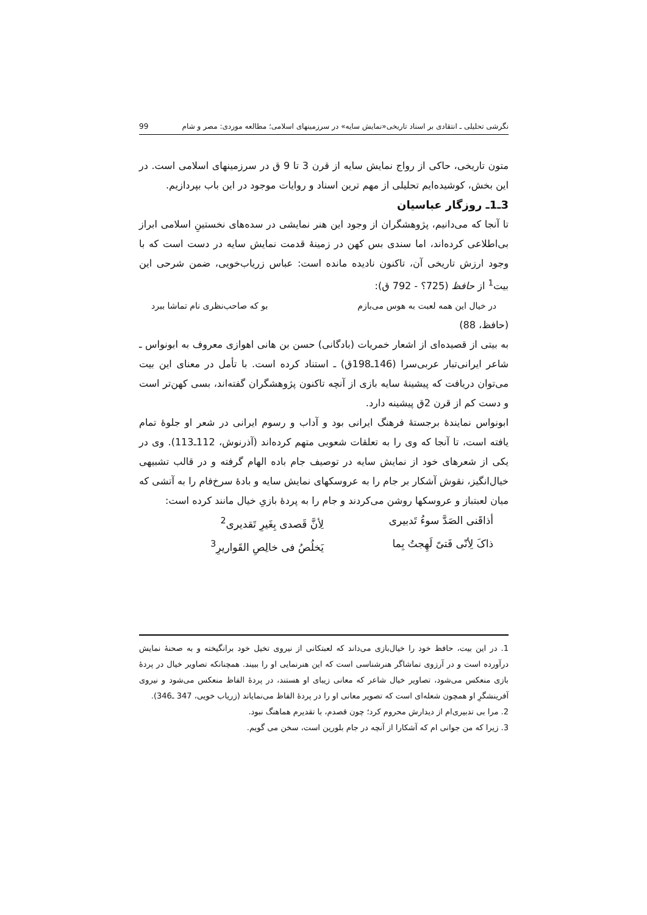نگرشی تحلیلی ـ انتقادی بر اسناد تاریخی«نمایش سایه» در سرزمینهای اسلامی؛ مطالعه موردی: مصر و شام 99
متون تاریخی، حاکی از رواج نمایش سایه از قرن 3 تا 9 ق در سرزمینهای اسلامی است. در این بخش، کوشیده‌ایم تحلیلی از مهم ترین اسناد و روایات موجود در این باب بپردازیم.
3ـ1ـ روزگار عباسیان
تا آنجا که می‌دانیم، پژوهشگران از وجود این هنر نمایشی در سده‌های نخستینِ اسلامی ابراز بی‌اطلاعی کرده‌اند، اما سندی بس کهن در زمینهٔ قدمت نمایش سایه در دست است که با وجود ارزش تاریخی آن، تاکنون نادیده مانده است: عباس زریاب‌خویی، ضمن شرحی این بیت<sup>1</sup> از حافظ (725؟ - 792 ق):
در خیال این همه لعبت به هوس می‌بازم بو که صاحب‌نظری نام تماشا ببرد
(حافظ، 88)
به بیتی از قصیده‌ای از اشعار خمریات (بادگانی) حسن بن هانی اهوازی معروف به ابونواس ـ شاعر ایرانی‌تبار عربی‌سرا (146ـ198ق) ـ استناد کرده است. با تأمل در معنای این بیت می‌توان دریافت که پیشینهٔ سایه بازی از آنچه تاکنون پژوهشگران گفته‌اند، بسی کهن‌تر است و دست کم از قرن 2ق پیشینه دارد.
ابونواس نمایندهٔ برجستهٔ فرهنگ ایرانی بود و آداب و رسوم ایرانی در شعر او جلوهٔ تمام یافته است، تا آنجا که وی را به تعلقات شعوبی متهم کرده‌اند (آذرنوش، 112ـ113). وی در یکی از شعرهای خود از نمایش سایه در توصیف جام باده الهام گرفته و در قالب تشبیهی خیال‌انگیز، نقوش آشکار بر جام را به عروسکهای نمایش سایه و بادهٔ سرخ‌فام را به آتشی که میان لعبتباز و عروسکها روشن می‌کردند و جام را به پردهٔ بازیِ خیال مانند کرده است:
أذاقَنی الصَدَّ سوءُ تَدبیری لِأنَّ قَصدی بِغَیرِ تَقدیری<sup>2</sup> ذاکَ لِأنّی فَتیً لَهِجتُ بِما یَخلُصُ فی خالِصِ القَواریرِ<sup>3</sup>
1. در این بیت، حافظ خود را خیال‌بازی می‌داند که لعبتکانی از نیروی تخیل خود برانگیخته و به صحنهٔ نمایش درآورده است و در آرزوی تماشاگر هنرشناسی است که این هنرنمایی او را ببیند. همچنانکه تصاویر خیال در پردهٔ بازی منعکس می‌شود، تصاویر خیال شاعر که معانی زیبای او هستند، در پردهٔ الفاظ منعکس می‌شود و نیروی آفرینشگرِ او همچون شعله‌ای است که تصویر معانی او را در پردهٔ الفاظ می‌نمایاند (زریاب خویی، 347 ـ346).
2. مرا بی تدبیری‌ام از دیدارش محروم کرد؛ چون قصدم، با تقدیرم هماهنگ نبود.
3. زیرا که من جوانی ام که آشکارا از آنچه در جام بلورین است، سخن می گویم.